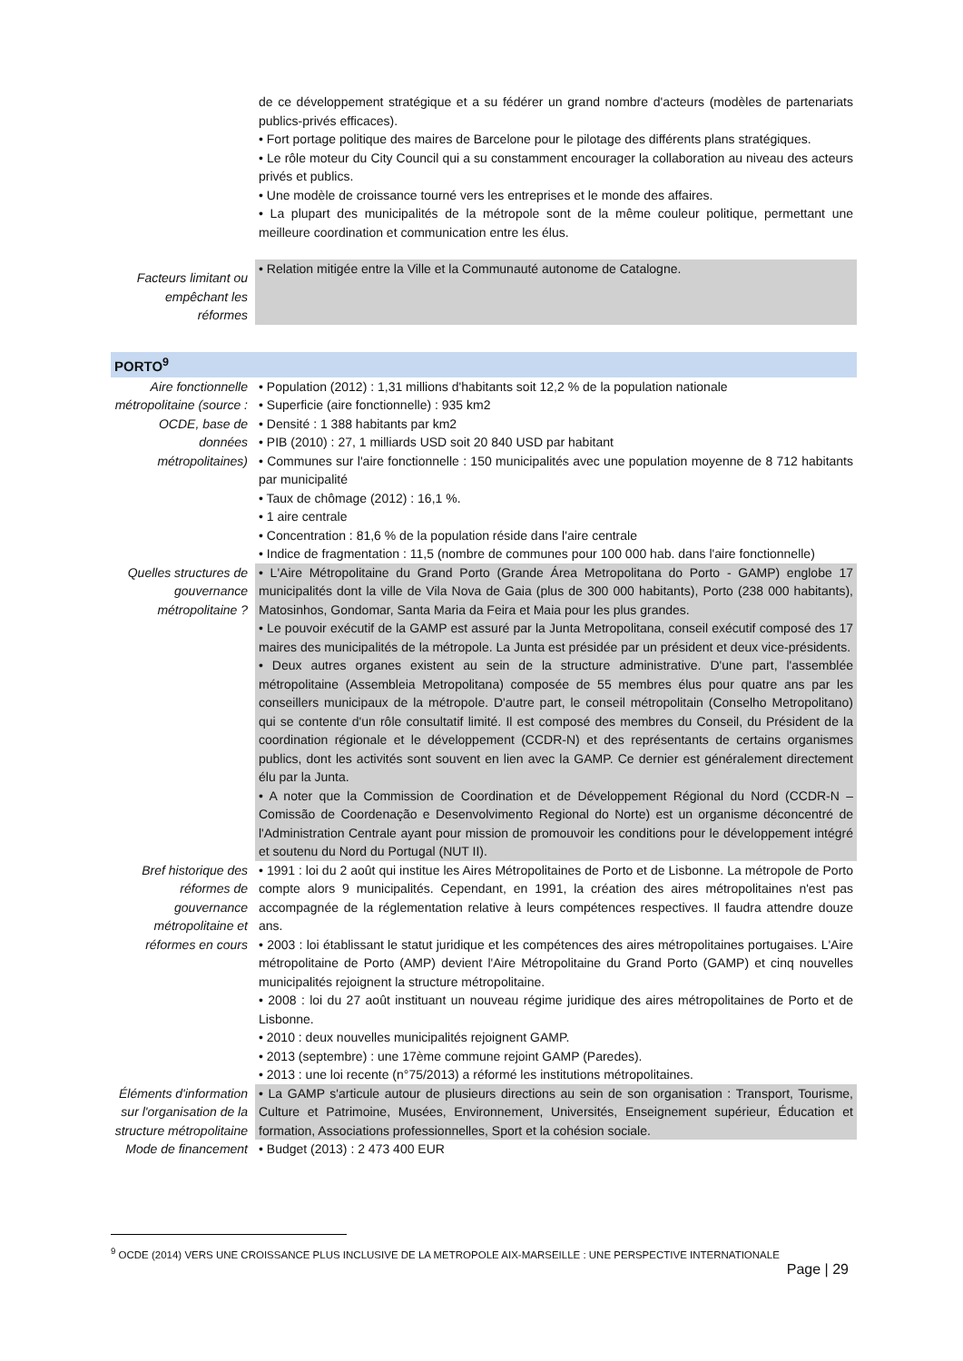| | de ce développement stratégique et a su fédérer un grand nombre d'acteurs (modèles de partenariats publics-privés efficaces). • Fort portage politique des maires de Barcelone pour le pilotage des différents plans stratégiques. • Le rôle moteur du City Council qui a su constamment encourager la collaboration au niveau des acteurs privés et publics. • Une modèle de croissance tourné vers les entreprises et le monde des affaires. • La plupart des municipalités de la métropole sont de la même couleur politique, permettant une meilleure coordination et communication entre les élus. |
| Facteurs limitant ou empêchant les réformes | • Relation mitigée entre la Ville et la Communauté autonome de Catalogne. |
| PORTO<sup>9</sup> | |
| Aire fonctionnelle métropolitaine (source : OCDE, base de données métropolitaines) | • Population (2012) : 1,31 millions d'habitants soit 12,2 % de la population nationale • Superficie (aire fonctionnelle) : 935 km2 • Densité : 1 388 habitants par km2 • PIB (2010) : 27, 1 milliards USD soit 20 840 USD par habitant • Communes sur l'aire fonctionnelle : 150 municipalités avec une population moyenne de 8 712 habitants par municipalité • Taux de chômage (2012) : 16,1 %. • 1 aire centrale • Concentration : 81,6 % de la population réside dans l'aire centrale • Indice de fragmentation : 11,5 (nombre de communes pour 100 000 hab. dans l'aire fonctionnelle) |
| Quelles structures de gouvernance métropolitaine ? | • L'Aire Métropolitaine du Grand Porto (Grande Área Metropolitana do Porto - GAMP) englobe 17 municipalités dont la ville de Vila Nova de Gaia (plus de 300 000 habitants), Porto (238 000 habitants), Matosinhos, Gondomar, Santa Maria da Feira et Maia pour les plus grandes. • Le pouvoir exécutif de la GAMP est assuré par la Junta Metropolitana, conseil exécutif composé des 17 maires des municipalités de la métropole. La Junta est présidée par un président et deux vice-présidents. • Deux autres organes existent au sein de la structure administrative. D'une part, l'assemblée métropolitaine (Assembleia Metropolitana) composée de 55 membres élus pour quatre ans par les conseillers municipaux de la métropole. D'autre part, le conseil métropolitain (Conselho Metropolitano) qui se contente d'un rôle consultatif limité. Il est composé des membres du Conseil, du Président de la coordination régionale et le développement (CCDR-N) et des représentants de certains organismes publics, dont les activités sont souvent en lien avec la GAMP. Ce dernier est généralement directement élu par la Junta. • A noter que la Commission de Coordination et de Développement Régional du Nord (CCDR-N – Comissão de Coordenação e Desenvolvimento Regional do Norte) est un organisme déconcentré de l'Administration Centrale ayant pour mission de promouvoir les conditions pour le développement intégré et soutenu du Nord du Portugal (NUT II). |
| Bref historique des réformes de gouvernance métropolitaine et réformes en cours | • 1991 : loi du 2 août qui institue les Aires Métropolitaines de Porto et de Lisbonne. La métropole de Porto compte alors 9 municipalités. Cependant, en 1991, la création des aires métropolitaines n'est pas accompagnée de la réglementation relative à leurs compétences respectives. Il faudra attendre douze ans. • 2003 : loi établissant le statut juridique et les compétences des aires métropolitaines portugaises. L'Aire métropolitaine de Porto (AMP) devient l'Aire Métropolitaine du Grand Porto (GAMP) et cinq nouvelles municipalités rejoignent la structure métropolitaine. • 2008 : loi du 27 août instituant un nouveau régime juridique des aires métropolitaines de Porto et de Lisbonne. • 2010 : deux nouvelles municipalités rejoignent GAMP. • 2013 (septembre) : une 17ème commune rejoint GAMP (Paredes). • 2013 : une loi recente (n°75/2013) a réformé les institutions métropolitaines. |
| Éléments d'information sur l'organisation de la structure métropolitaine | • La GAMP s'articule autour de plusieurs directions au sein de son organisation : Transport, Tourisme, Culture et Patrimoine, Musées, Environnement, Universités, Enseignement supérieur, Éducation et formation, Associations professionnelles, Sport et la cohésion sociale. |
| Mode de financement | • Budget (2013) : 2 473 400 EUR |
<sup>9</sup> OCDE (2014) VERS UNE CROISSANCE PLUS INCLUSIVE DE LA METROPOLE AIX-MARSEILLE : UNE PERSPECTIVE INTERNATIONALE
Page | 29